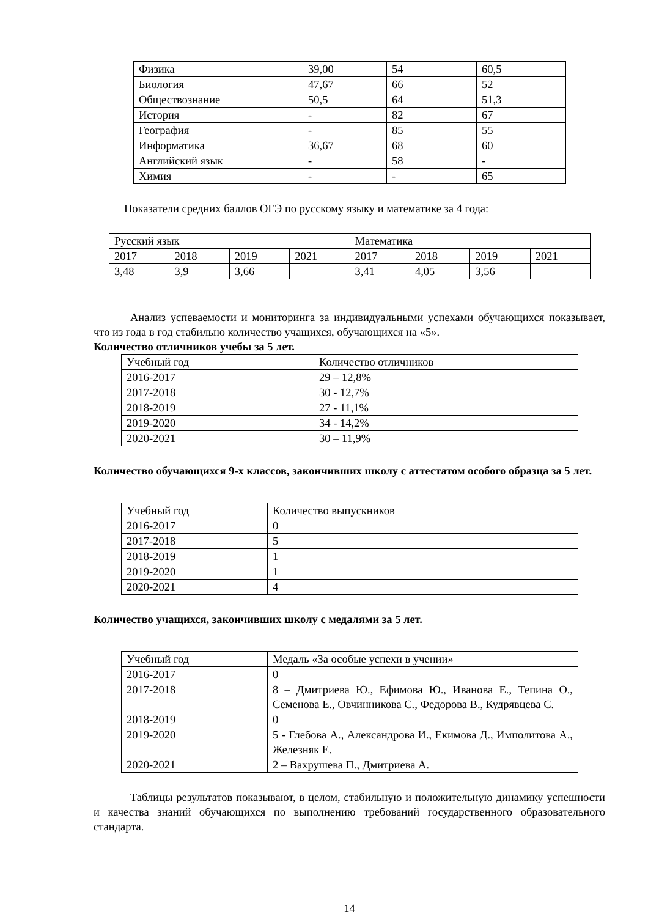| Физика | 39,00 | 54 | 60,5 |
| Биология | 47,67 | 66 | 52 |
| Обществознание | 50,5 | 64 | 51,3 |
| История | - | 82 | 67 |
| География | - | 85 | 55 |
| Информатика | 36,67 | 68 | 60 |
| Английский язык | - | 58 | - |
| Химия | - | - | 65 |
Показатели средних баллов ОГЭ по русскому языку и математике за 4 года:
| Русский язык | | | | Математика | | | |
| 2017 | 2018 | 2019 | 2021 | 2017 | 2018 | 2019 | 2021 |
| 3,48 | 3,9 | 3,66 | | 3,41 | 4,05 | 3,56 | |
Анализ успеваемости и мониторинга за индивидуальными успехами обучающихся показывает, что из года в год стабильно количество учащихся, обучающихся на «5».
Количество отличников учебы за 5 лет.
| Учебный год | Количество отличников |
| 2016-2017 | 29 – 12,8% |
| 2017-2018 | 30 - 12,7% |
| 2018-2019 | 27 - 11,1% |
| 2019-2020 | 34 - 14,2% |
| 2020-2021 | 30 – 11,9% |
Количество обучающихся 9-х классов, закончивших школу с аттестатом особого образца за 5 лет.
| Учебный год | Количество выпускников |
| 2016-2017 | 0 |
| 2017-2018 | 5 |
| 2018-2019 | 1 |
| 2019-2020 | 1 |
| 2020-2021 | 4 |
Количество учащихся, закончивших школу с медалями за 5 лет.
| Учебный год | Медаль «За особые успехи в учении» |
| 2016-2017 | 0 |
| 2017-2018 | 8 – Дмитриева Ю., Ефимова Ю., Иванова Е., Тепина О., Семенова Е., Овчинникова С., Федорова В., Кудрявцева С. |
| 2018-2019 | 0 |
| 2019-2020 | 5 - Глебова А., Александрова И., Екимова Д., Имполитова А., Железняк Е. |
| 2020-2021 | 2 – Вахрушева П., Дмитриева А. |
Таблицы результатов показывают, в целом, стабильную и положительную динамику успешности и качества знаний обучающихся по выполнению требований государственного образовательного стандарта.
14